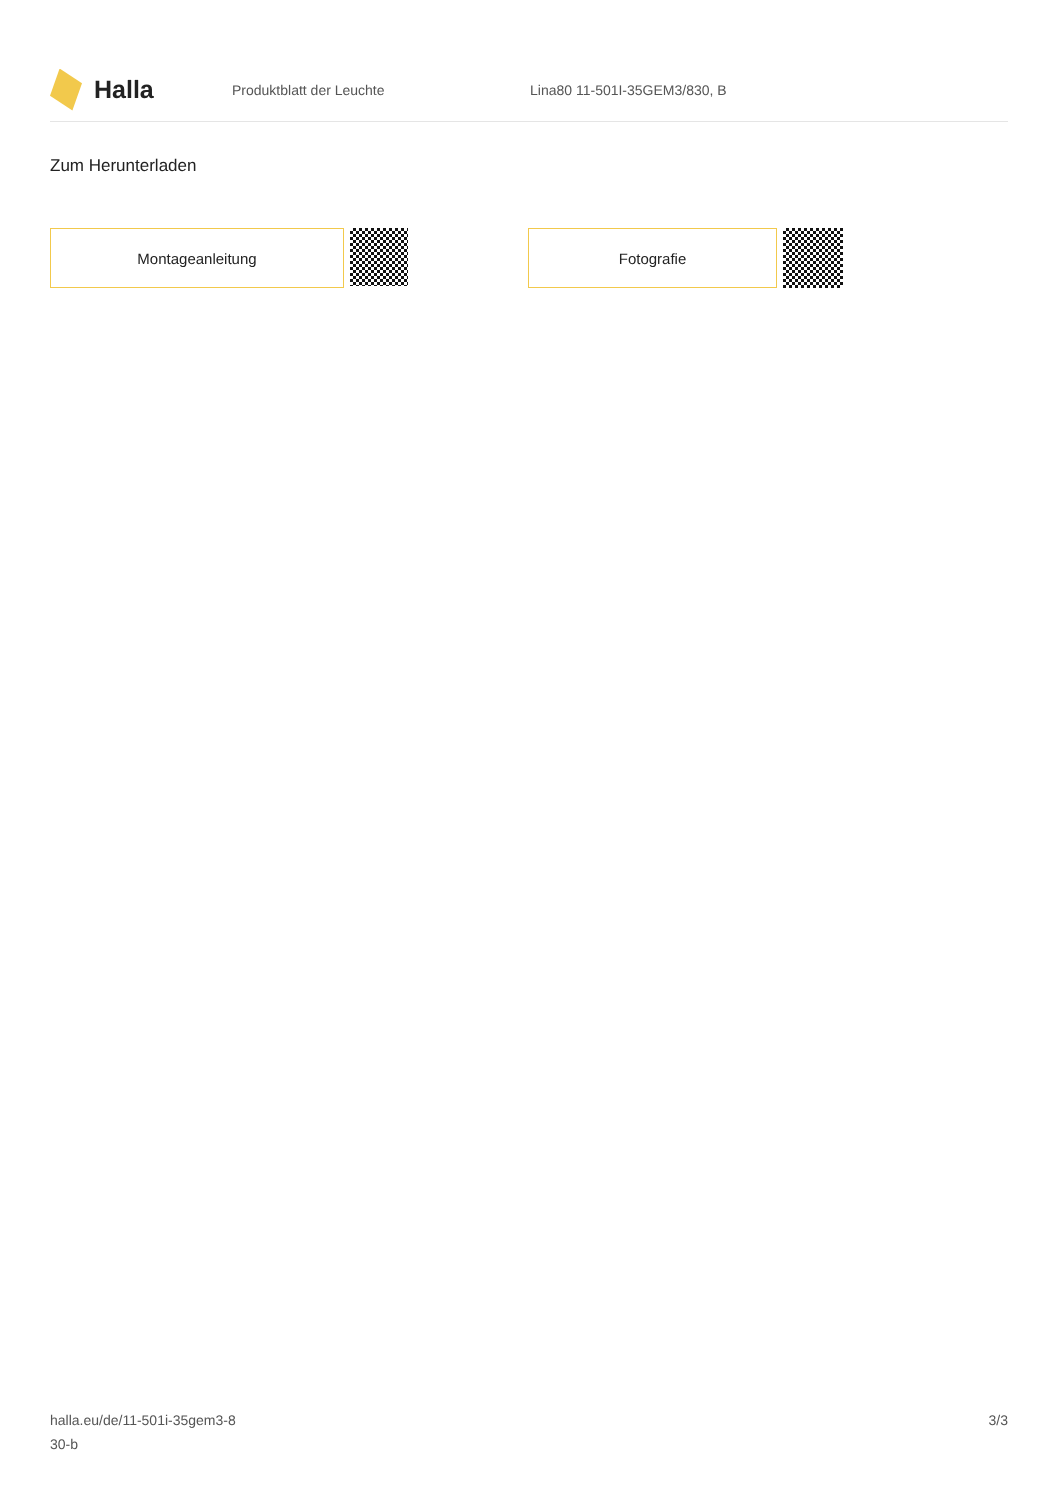Halla
Produktblatt der Leuchte Lina80 11-501I-35GEM3/830, B
Zum Herunterladen
Montageanleitung Fotografie
halla.eu/de/11-501i-35gem3-8
30-b
3/3